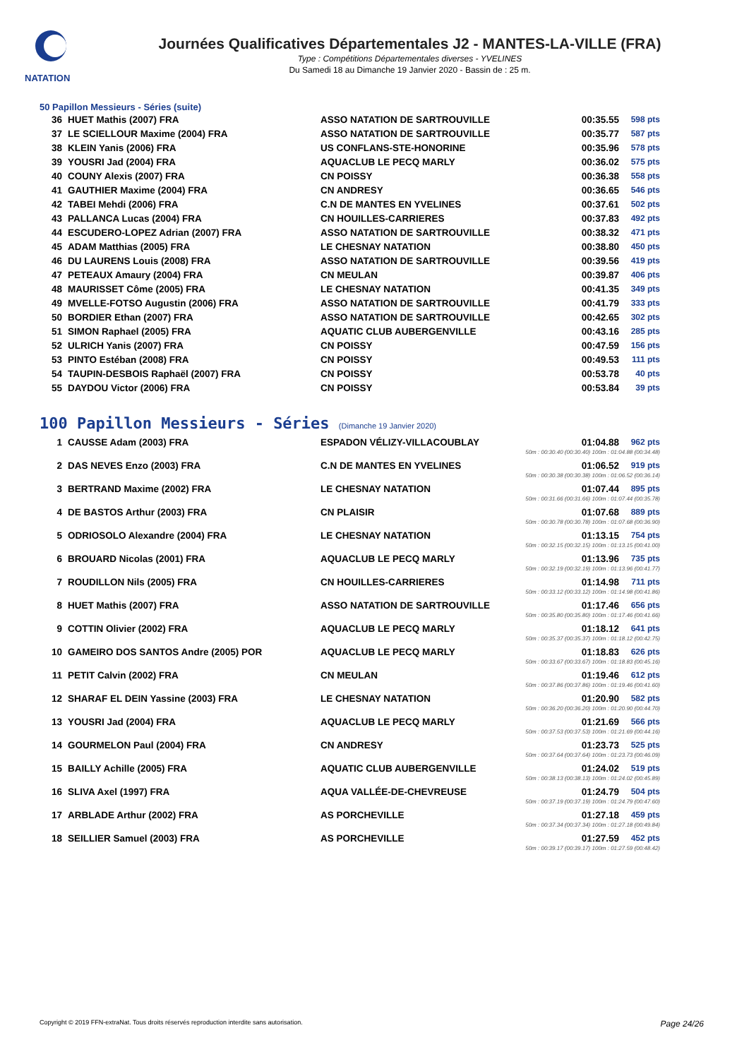NATATION
Journées Qualificatives Départementales J2 - MANTES-LA-VILLE (FRA)
Type : Compétitions Départementales diverses - YVELINES
Du Samedi 18 au Dimanche 19 Janvier 2020 - Bassin de : 25 m.
50 Papillon Messieurs - Séries (suite)
| 36 | HUET Mathis (2007) FRA | ASSO NATATION DE SARTROUVILLE | 00:35.55 | 598 pts |
| 37 | LE SCIELLOUR Maxime (2004) FRA | ASSO NATATION DE SARTROUVILLE | 00:35.77 | 587 pts |
| 38 | KLEIN Yanis (2006) FRA | US CONFLANS-STE-HONORINE | 00:35.96 | 578 pts |
| 39 | YOUSRI Jad (2004) FRA | AQUACLUB LE PECQ MARLY | 00:36.02 | 575 pts |
| 40 | COUNY Alexis (2007) FRA | CN POISSY | 00:36.38 | 558 pts |
| 41 | GAUTHIER Maxime (2004) FRA | CN ANDRESY | 00:36.65 | 546 pts |
| 42 | TABEI Mehdi (2006) FRA | C.N DE MANTES EN YVELINES | 00:37.61 | 502 pts |
| 43 | PALLANCA Lucas (2004) FRA | CN HOUILLES-CARRIERES | 00:37.83 | 492 pts |
| 44 | ESCUDERO-LOPEZ Adrian (2007) FRA | ASSO NATATION DE SARTROUVILLE | 00:38.32 | 471 pts |
| 45 | ADAM Matthias (2005) FRA | LE CHESNAY NATATION | 00:38.80 | 450 pts |
| 46 | DU LAURENS Louis (2008) FRA | ASSO NATATION DE SARTROUVILLE | 00:39.56 | 419 pts |
| 47 | PETEAUX Amaury (2004) FRA | CN MEULAN | 00:39.87 | 406 pts |
| 48 | MAURISSET Côme (2005) FRA | LE CHESNAY NATATION | 00:41.35 | 349 pts |
| 49 | MVELLE-FOTSO Augustin (2006) FRA | ASSO NATATION DE SARTROUVILLE | 00:41.79 | 333 pts |
| 50 | BORDIER Ethan (2007) FRA | ASSO NATATION DE SARTROUVILLE | 00:42.65 | 302 pts |
| 51 | SIMON Raphael (2005) FRA | AQUATIC CLUB AUBERGENVILLE | 00:43.16 | 285 pts |
| 52 | ULRICH Yanis (2007) FRA | CN POISSY | 00:47.59 | 156 pts |
| 53 | PINTO Estéban (2008) FRA | CN POISSY | 00:49.53 | 111 pts |
| 54 | TAUPIN-DESBOIS Raphaël (2007) FRA | CN POISSY | 00:53.78 | 40 pts |
| 55 | DAYDOU Victor (2006) FRA | CN POISSY | 00:53.84 | 39 pts |
100 Papillon Messieurs - Séries (Dimanche 19 Janvier 2020)
| 1 | CAUSSE Adam (2003) FRA | ESPADON VÉLIZY-VILLACOUBLAY | 01:04.88 | 962 pts |
| 50m : 00:30.40 (00:30.40) 100m : 01:04.88 (00:34.48) | | | | |
| 2 | DAS NEVES Enzo (2003) FRA | C.N DE MANTES EN YVELINES | 01:06.52 | 919 pts |
| 50m : 00:30.38 (00:30.38) 100m : 01:06.52 (00:36.14) | | | | |
| 3 | BERTRAND Maxime (2002) FRA | LE CHESNAY NATATION | 01:07.44 | 895 pts |
| 50m : 00:31.66 (00:31.66) 100m : 01:07.44 (00:35.78) | | | | |
| 4 | DE BASTOS Arthur (2003) FRA | CN PLAISIR | 01:07.68 | 889 pts |
| 50m : 00:30.78 (00:30.78) 100m : 01:07.68 (00:36.90) | | | | |
| 5 | ODRIOSOLO Alexandre (2004) FRA | LE CHESNAY NATATION | 01:13.15 | 754 pts |
| 50m : 00:32.15 (00:32.15) 100m : 01:13.15 (00:41.00) | | | | |
| 6 | BROUARD Nicolas (2001) FRA | AQUACLUB LE PECQ MARLY | 01:13.96 | 735 pts |
| 50m : 00:32.19 (00:32.19) 100m : 01:13.96 (00:41.77) | | | | |
| 7 | ROUDILLON Nils (2005) FRA | CN HOUILLES-CARRIERES | 01:14.98 | 711 pts |
| 50m : 00:33.12 (00:33.12) 100m : 01:14.98 (00:41.86) | | | | |
| 8 | HUET Mathis (2007) FRA | ASSO NATATION DE SARTROUVILLE | 01:17.46 | 656 pts |
| 50m : 00:35.80 (00:35.80) 100m : 01:17.46 (00:41.66) | | | | |
| 9 | COTTIN Olivier (2002) FRA | AQUACLUB LE PECQ MARLY | 01:18.12 | 641 pts |
| 50m : 00:35.37 (00:35.37) 100m : 01:18.12 (00:42.75) | | | | |
| 10 | GAMEIRO DOS SANTOS Andre (2005) POR | AQUACLUB LE PECQ MARLY | 01:18.83 | 626 pts |
| 50m : 00:33.67 (00:33.67) 100m : 01:18.83 (00:45.16) | | | | |
| 11 | PETIT Calvin (2002) FRA | CN MEULAN | 01:19.46 | 612 pts |
| 50m : 00:37.86 (00:37.86) 100m : 01:19.46 (00:41.60) | | | | |
| 12 | SHARAF EL DEIN Yassine (2003) FRA | LE CHESNAY NATATION | 01:20.90 | 582 pts |
| 50m : 00:36.20 (00:36.20) 100m : 01:20.90 (00:44.70) | | | | |
| 13 | YOUSRI Jad (2004) FRA | AQUACLUB LE PECQ MARLY | 01:21.69 | 566 pts |
| 50m : 00:37.53 (00:37.53) 100m : 01:21.69 (00:44.16) | | | | |
| 14 | GOURMELON Paul (2004) FRA | CN ANDRESY | 01:23.73 | 525 pts |
| 50m : 00:37.64 (00:37.64) 100m : 01:23.73 (00:46.09) | | | | |
| 15 | BAILLY Achille (2005) FRA | AQUATIC CLUB AUBERGENVILLE | 01:24.02 | 519 pts |
| 50m : 00:38.13 (00:38.13) 100m : 01:24.02 (00:45.89) | | | | |
| 16 | SLIVA Axel (1997) FRA | AQUA VALLÉE-DE-CHEVREUSE | 01:24.79 | 504 pts |
| 50m : 00:37.19 (00:37.19) 100m : 01:24.79 (00:47.60) | | | | |
| 17 | ARBLADE Arthur (2002) FRA | AS PORCHEVILLE | 01:27.18 | 459 pts |
| 50m : 00:37.34 (00:37.34) 100m : 01:27.18 (00:49.84) | | | | |
| 18 | SEILLIER Samuel (2003) FRA | AS PORCHEVILLE | 01:27.59 | 452 pts |
| 50m : 00:39.17 (00:39.17) 100m : 01:27.59 (00:48.42) | | | | |
Copyright © 2019 FFN-extraNat. Tous droits réservés reproduction interdite sans autorisation. Page 24/26